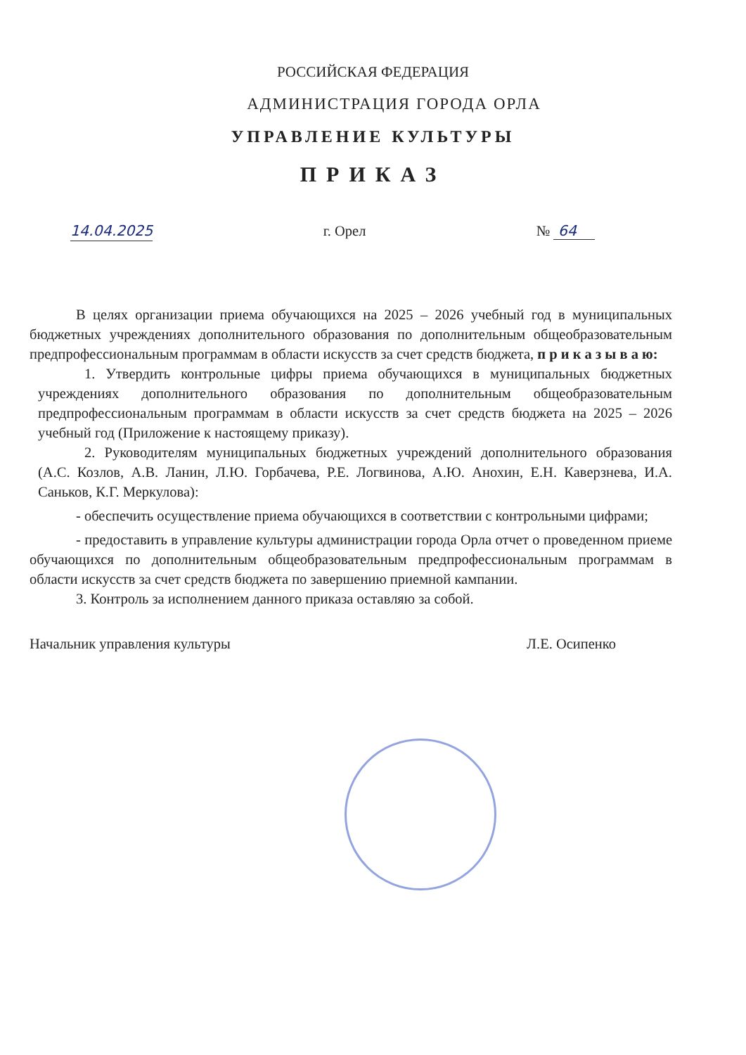РОССИЙСКАЯ ФЕДЕРАЦИЯ
АДМИНИСТРАЦИЯ ГОРОДА ОРЛА
УПРАВЛЕНИЕ КУЛЬТУРЫ
ПРИКАЗ
14.04.2025 г. Орел № 64
В целях организации приема обучающихся на 2025 – 2026 учебный год в муниципальных бюджетных учреждениях дополнительного образования по дополнительным общеобразовательным предпрофессиональным программам в области искусств за счет средств бюджета, п р и к а з ы в а ю:
1. Утвердить контрольные цифры приема обучающихся в муниципальных бюджетных учреждениях дополнительного образования по дополнительным общеобразовательным предпрофессиональным программам в области искусств за счет средств бюджета на 2025 – 2026 учебный год (Приложение к настоящему приказу).
2. Руководителям муниципальных бюджетных учреждений дополнительного образования (А.С. Козлов, А.В. Ланин, Л.Ю. Горбачева, Р.Е. Логвинова, А.Ю. Анохин, Е.Н. Каверзнева, И.А. Саньков, К.Г. Меркулова):
- обеспечить осуществление приема обучающихся в соответствии с контрольными цифрами;
- предоставить в управление культуры администрации города Орла отчет о проведенном приеме обучающихся по дополнительным общеобразовательным предпрофессиональным программам в области искусств за счет средств бюджета по завершению приемной кампании.
3. Контроль за исполнением данного приказа оставляю за собой.
Начальник управления культуры Л.Е. Осипенко